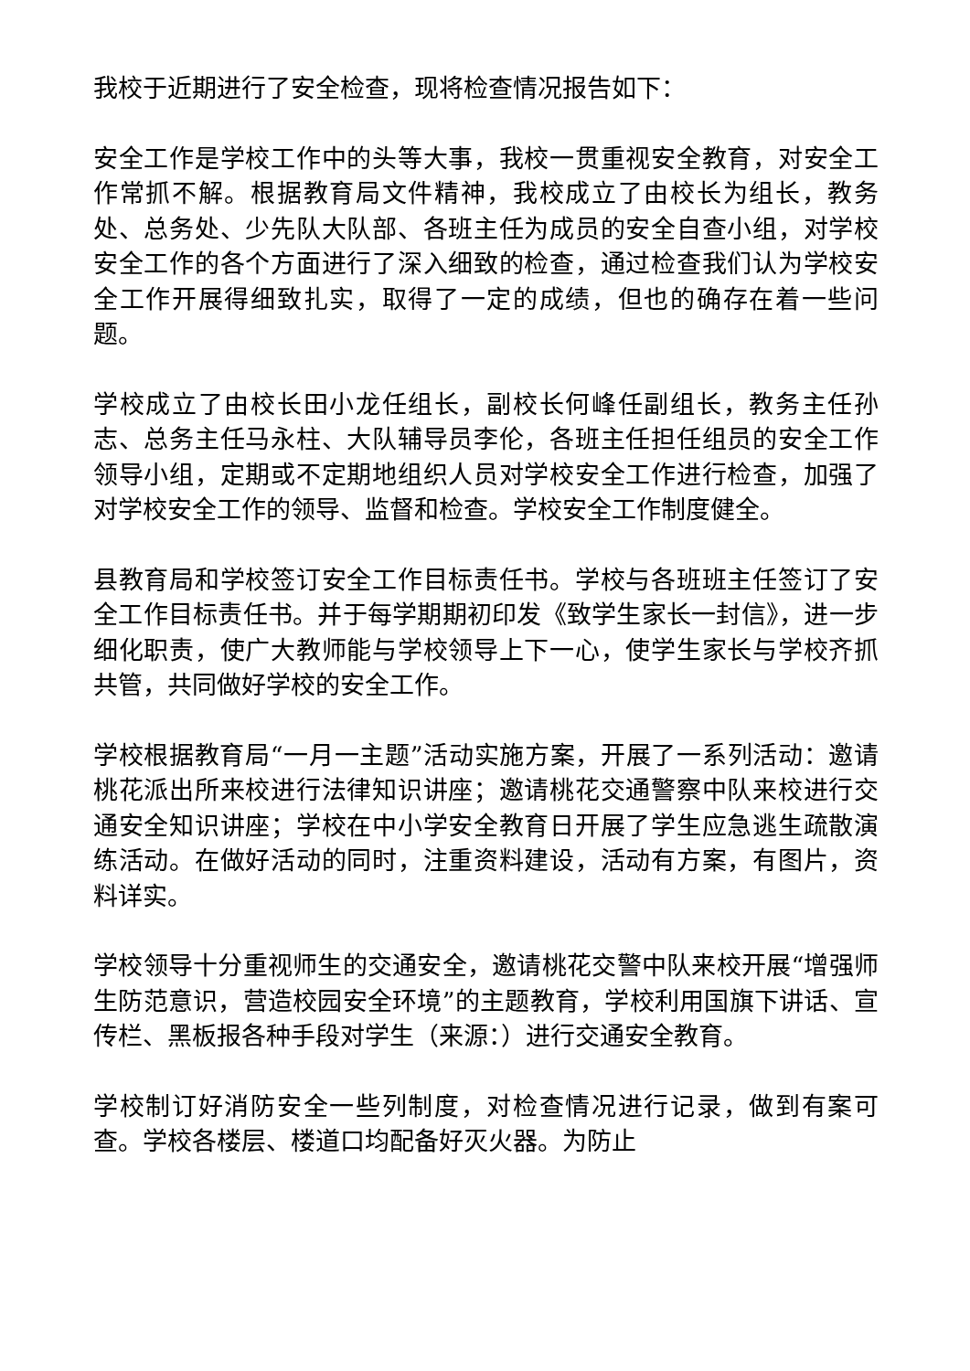我校于近期进行了安全检查，现将检查情况报告如下：
安全工作是学校工作中的头等大事，我校一贯重视安全教育，对安全工作常抓不解。根据教育局文件精神，我校成立了由校长为组长，教务处、总务处、少先队大队部、各班主任为成员的安全自查小组，对学校安全工作的各个方面进行了深入细致的检查，通过检查我们认为学校安全工作开展得细致扎实，取得了一定的成绩，但也的确存在着一些问题。
学校成立了由校长田小龙任组长，副校长何峰任副组长，教务主任孙志、总务主任马永柱、大队辅导员李伦，各班主任担任组员的安全工作领导小组，定期或不定期地组织人员对学校安全工作进行检查，加强了对学校安全工作的领导、监督和检查。学校安全工作制度健全。
县教育局和学校签订安全工作目标责任书。学校与各班班主任签订了安全工作目标责任书。并于每学期期初印发《致学生家长一封信》，进一步细化职责，使广大教师能与学校领导上下一心，使学生家长与学校齐抓共管，共同做好学校的安全工作。
学校根据教育局“一月一主题”活动实施方案，开展了一系列活动：邀请桃花派出所来校进行法律知识讲座；邀请桃花交通警察中队来校进行交通安全知识讲座；学校在中小学安全教育日开展了学生应急逃生疏散演练活动。在做好活动的同时，注重资料建设，活动有方案，有图片，资料详实。
学校领导十分重视师生的交通安全，邀请桃花交警中队来校开展“增强师生防范意识，营造校园安全环境”的主题教育，学校利用国旗下讲话、宣传栏、黑板报各种手段对学生（来源：）进行交通安全教育。
学校制订好消防安全一些列制度，对检查情况进行记录，做到有案可查。学校各楼层、楼道口均配备好灭火器。为防止